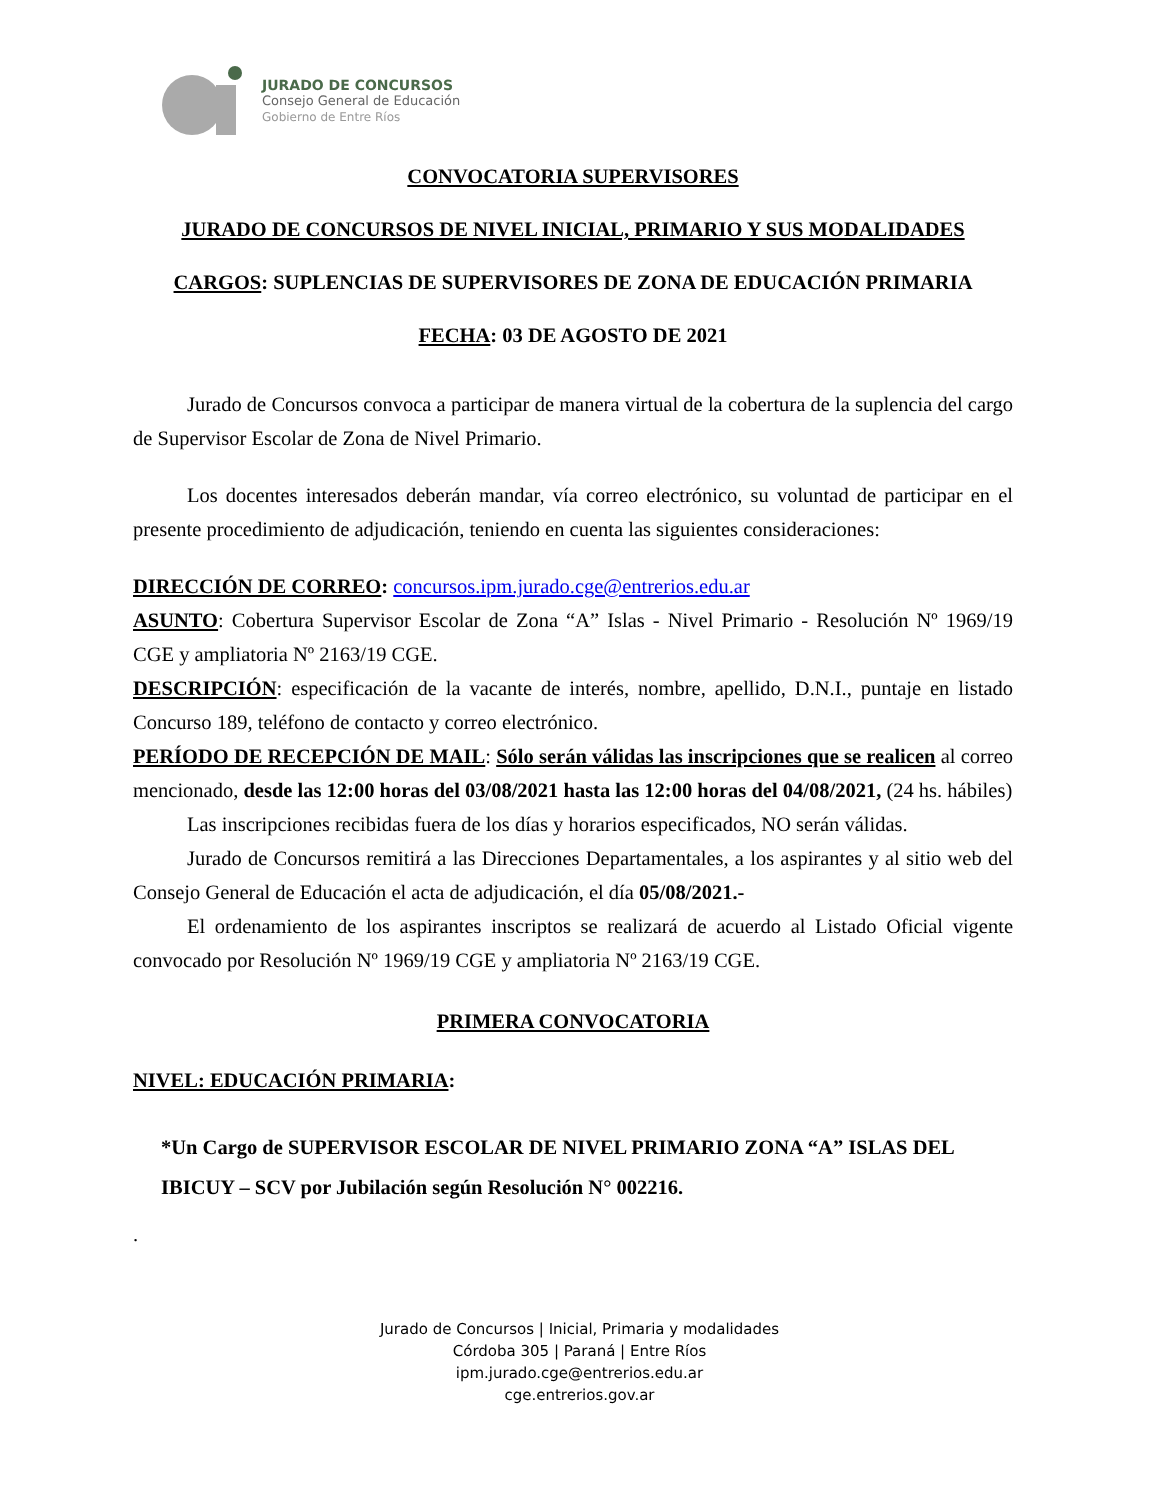JURADO DE CONCURSOS
Consejo General de Educación
Gobierno de Entre Ríos
CONVOCATORIA SUPERVISORES
JURADO DE CONCURSOS DE NIVEL INICIAL, PRIMARIO Y SUS MODALIDADES
CARGOS: SUPLENCIAS DE SUPERVISORES DE ZONA DE EDUCACIÓN PRIMARIA
FECHA: 03 DE AGOSTO DE 2021
Jurado de Concursos convoca a participar de manera virtual de la cobertura de la suplencia del cargo de Supervisor Escolar de Zona de Nivel Primario.
Los docentes interesados deberán mandar, vía correo electrónico, su voluntad de participar en el presente procedimiento de adjudicación, teniendo en cuenta las siguientes consideraciones:
DIRECCIÓN DE CORREO: concursos.ipm.jurado.cge@entrerios.edu.ar
ASUNTO: Cobertura Supervisor Escolar de Zona “A” Islas - Nivel Primario - Resolución Nº 1969/19 CGE y ampliatoria Nº 2163/19 CGE.
DESCRIPCIÓN: especificación de la vacante de interés, nombre, apellido, D.N.I., puntaje en listado Concurso 189, teléfono de contacto y correo electrónico.
PERÍODO DE RECEPCIÓN DE MAIL: Sólo serán válidas las inscripciones que se realicen al correo mencionado, desde las 12:00 horas del 03/08/2021 hasta las 12:00 horas del 04/08/2021, (24 hs. hábiles)
Las inscripciones recibidas fuera de los días y horarios especificados, NO serán válidas.
Jurado de Concursos remitirá a las Direcciones Departamentales, a los aspirantes y al sitio web del Consejo General de Educación el acta de adjudicación, el día 05/08/2021.-
El ordenamiento de los aspirantes inscriptos se realizará de acuerdo al Listado Oficial vigente convocado por Resolución Nº 1969/19 CGE y ampliatoria Nº 2163/19 CGE.
PRIMERA CONVOCATORIA
NIVEL: EDUCACIÓN PRIMARIA:
*Un Cargo de SUPERVISOR ESCOLAR DE NIVEL PRIMARIO ZONA “A” ISLAS DEL IBICUY – SCV por Jubilación según Resolución N° 002216.
.
Jurado de Concursos | Inicial, Primaria y modalidades
Córdoba 305 | Paraná | Entre Ríos
ipm.jurado.cge@entrerios.edu.ar
cge.entrerios.gov.ar